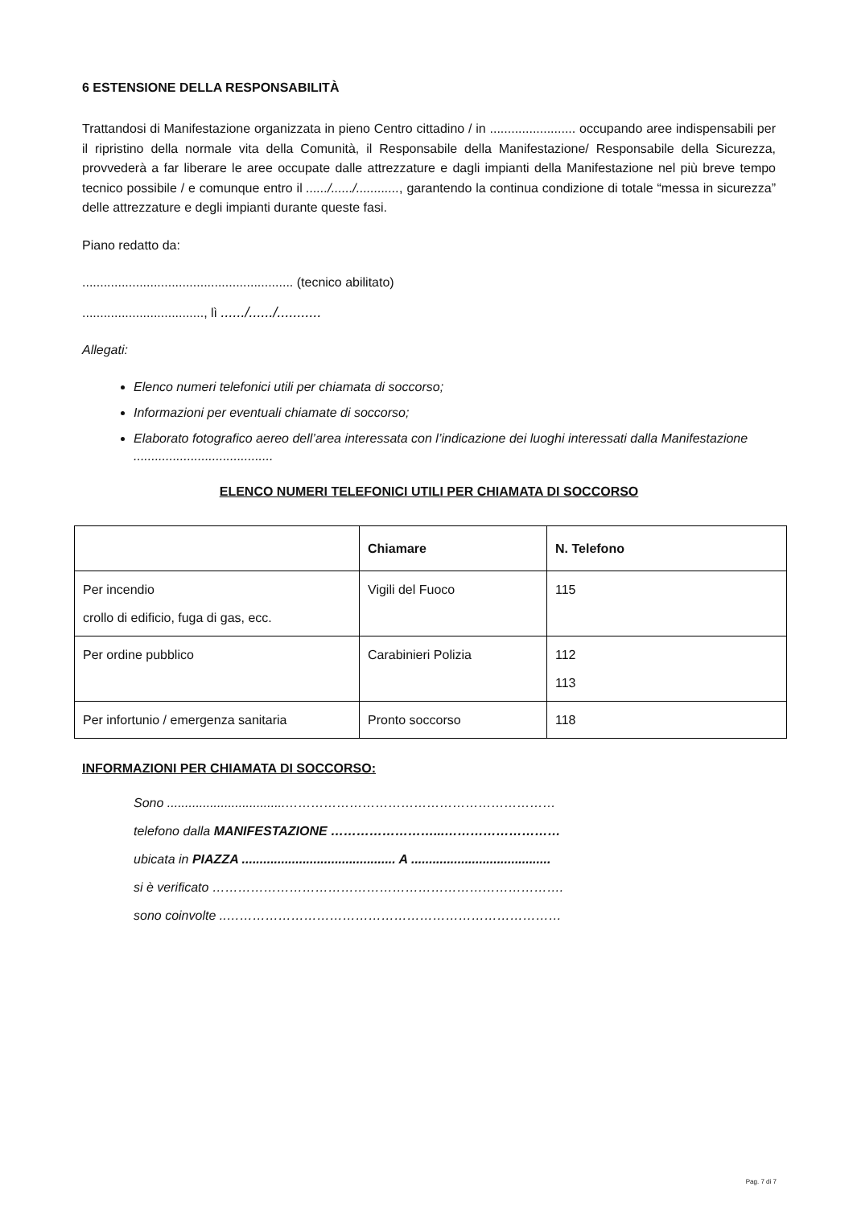6 ESTENSIONE DELLA RESPONSABILITÀ
Trattandosi di Manifestazione organizzata in pieno Centro cittadino / in ........................ occupando aree indispensabili per il ripristino della normale vita della Comunità, il Responsabile della Manifestazione/ Responsabile della Sicurezza, provvederà a far liberare le aree occupate dalle attrezzature e dagli impianti della Manifestazione nel più breve tempo tecnico possibile / e comunque entro il ....../....../............, garantendo la continua condizione di totale “messa in sicurezza” delle attrezzature e degli impianti durante queste fasi.
Piano redatto da:
........................................................... (tecnico abilitato)
.................................., lì ....../....../...........
Allegati:
Elenco numeri telefonici utili per chiamata di soccorso;
Informazioni per eventuali chiamate di soccorso;
Elaborato fotografico aereo dell’area interessata con l’indicazione dei luoghi interessati dalla Manifestazione .......................................
ELENCO NUMERI TELEFONICI UTILI PER CHIAMATA DI SOCCORSO
| | Chiamare | N. Telefono |
| --- | --- | --- |
| Per incendio crollo di edificio, fuga di gas, ecc. | Vigili del Fuoco | 115 |
| Per ordine pubblico | Carabinieri Polizia | 112 113 |
| Per infortunio / emergenza sanitaria | Pronto soccorso | 118 |
INFORMAZIONI PER CHIAMATA DI SOCCORSO:
Sono .................................………………………………………………………
telefono dalla MANIFESTAZIONE ……………………...………………………
ubicata in PIAZZA ........................................... A .......................................
si è verificato ……………………………………………………………………….
sono coinvolte ..……………………………………………………………………
Pag. 7 di 7